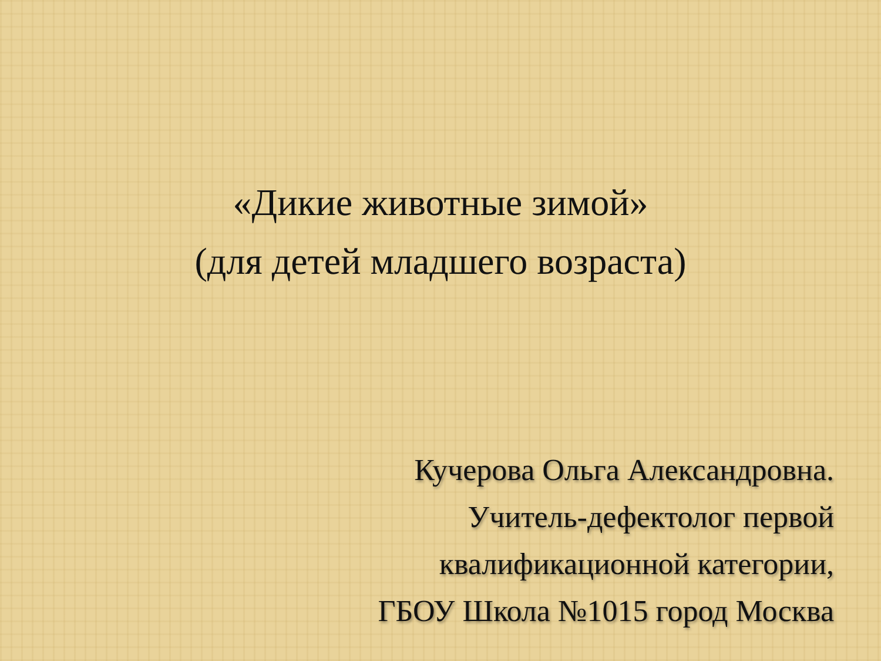«Дикие животные зимой»
(для детей младшего возраста)
Кучерова Ольга Александровна.
Учитель-дефектолог первой
квалификационной категории,
ГБОУ Школа №1015 город Москва